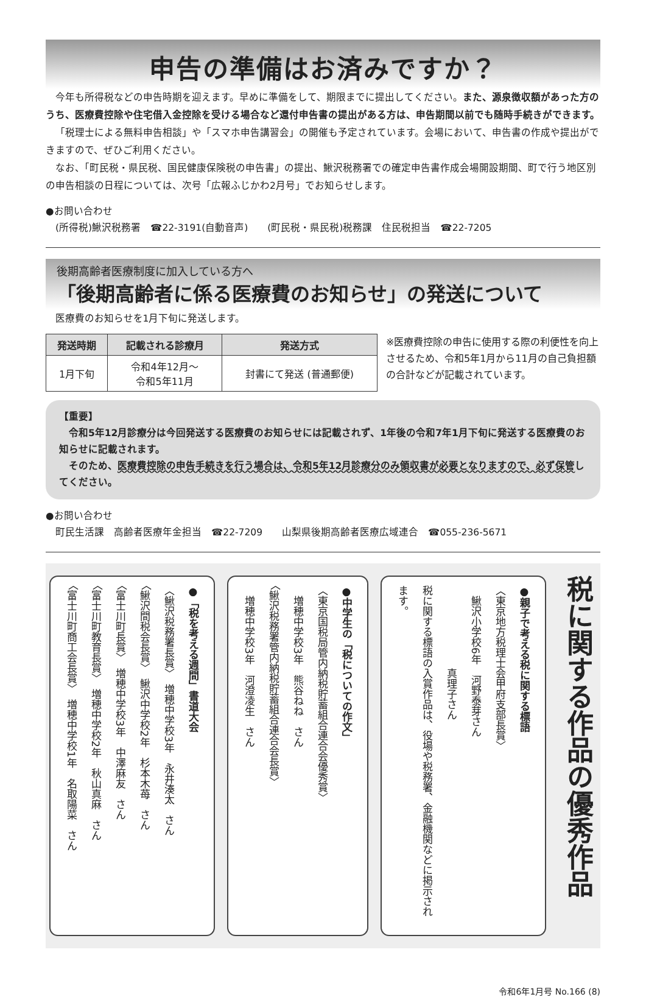申告の準備はお済みですか？
今年も所得税などの申告時期を迎えます。早めに準備をして、期限までに提出してください。また、源泉徴収額があった方のうち、医療費控除や住宅借入金控除を受ける場合など還付申告書の提出がある方は、申告期間以前でも随時手続きができます。
「税理士による無料申告相談」や「スマホ申告講習会」の開催も予定されています。会場において、申告書の作成や提出ができますので、ぜひご利用ください。
なお、「町民税・県民税、国民健康保険税の申告書」の提出、鰍沢税務署での確定申告書作成会場開設期間、町で行う地区別の申告相談の日程については、次号「広報ふじかわ2月号」でお知らせします。
●お問い合わせ
　(所得税)鰍沢税務署　☎22-3191(自動音声)　　(町民税・県民税)税務課　住民税担当　☎22-7205
後期高齢者医療制度に加入している方へ
「後期高齢者に係る医療費のお知らせ」の発送について
医療費のお知らせを1月下旬に発送します。
| 発送時期 | 記載される診療月 | 発送方式 |
| --- | --- | --- |
| 1月下旬 | 令和4年12月～ 令和5年11月 | 封書にて発送 (普通郵便) |
※医療費控除の申告に使用する際の利便性を向上させるため、令和5年1月から11月の自己負担額の合計などが記載されています。
【重要】
　令和5年12月診療分は今回発送する医療費のお知らせには記載されず、1年後の令和7年1月下旬に発送する医療費のお知らせに記載されます。
　そのため、医療費控除の申告手続きを行う場合は、令和5年12月診療分のみ領収書が必要となりますので、必ず保管してください。
●お問い合わせ
　町民生活課　高齢者医療年金担当　☎22-7209　　山梨県後期高齢者医療広域連合　☎055-236-5671
税に関する作品の優秀作品
●親子で考える税に関する標語
〈東京地方税理士会甲府支部長賞〉
　鰍沢小学校6年　河野泰芽さん
　　　　　　　　真理子さん
税に関する標語の入賞作品は、役場や税務署、金融機関などに掲示されます。
●中学生の「税についての作文」
〈東京国税局管内納税貯蓄組合連合会優秀賞〉
　増穂中学校3年　熊谷ねね　さん
〈鰍沢税務署管内納税貯蓄組合連合会長賞〉
　増穂中学校3年　河澄凌生　さん
●「税を考える週間」書道大会
〈鰍沢税務署長賞〉　増穂中学校3年　永井湊太　さん
〈鰍沢間税会長賞〉　鰍沢中学校2年　杉本木苺　さん
〈富士川町長賞〉　増穂中学校3年　中澤麻友　さん
〈富士川町教育長賞〉　増穂中学校2年　秋山真麻　さん
〈富士川町商工会長賞〉　増穂中学校1年　名取陽菜　さん
令和6年1月号 No.166 (8)